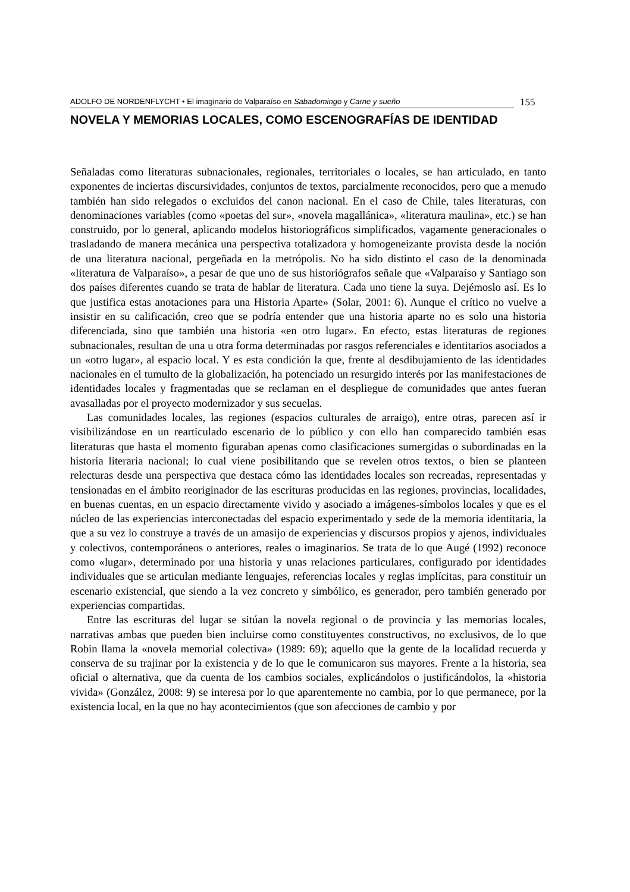ADOLFO DE NORDENFLYCHT • El imaginario de Valparaíso en Sabadomingo y Carne y sueño
155
NOVELA Y MEMORIAS LOCALES, COMO ESCENOGRAFÍAS DE IDENTIDAD
Señaladas como literaturas subnacionales, regionales, territoriales o locales, se han articulado, en tanto exponentes de inciertas discursividades, conjuntos de textos, parcialmente reconocidos, pero que a menudo también han sido relegados o excluidos del canon nacional. En el caso de Chile, tales literaturas, con denominaciones variables (como «poetas del sur», «novela magallánica», «literatura maulina», etc.) se han construido, por lo general, aplicando modelos historiográficos simplificados, vagamente generacionales o trasladando de manera mecánica una perspectiva totalizadora y homogeneizante provista desde la noción de una literatura nacional, pergeñada en la metrópolis. No ha sido distinto el caso de la denominada «literatura de Valparaíso», a pesar de que uno de sus historiógrafos señale que «Valparaíso y Santiago son dos países diferentes cuando se trata de hablar de literatura. Cada uno tiene la suya. Dejémoslo así. Es lo que justifica estas anotaciones para una Historia Aparte» (Solar, 2001: 6). Aunque el crítico no vuelve a insistir en su calificación, creo que se podría entender que una historia aparte no es solo una historia diferenciada, sino que también una historia «en otro lugar». En efecto, estas literaturas de regiones subnacionales, resultan de una u otra forma determinadas por rasgos referenciales e identitarios asociados a un «otro lugar», al espacio local. Y es esta condición la que, frente al desdibujamiento de las identidades nacionales en el tumulto de la globalización, ha potenciado un resurgido interés por las manifestaciones de identidades locales y fragmentadas que se reclaman en el despliegue de comunidades que antes fueran avasalladas por el proyecto modernizador y sus secuelas.
Las comunidades locales, las regiones (espacios culturales de arraigo), entre otras, parecen así ir visibilizándose en un rearticulado escenario de lo público y con ello han comparecido también esas literaturas que hasta el momento figuraban apenas como clasificaciones sumergidas o subordinadas en la historia literaria nacional; lo cual viene posibilitando que se revelen otros textos, o bien se planteen relecturas desde una perspectiva que destaca cómo las identidades locales son recreadas, representadas y tensionadas en el ámbito reoriginador de las escrituras producidas en las regiones, provincias, localidades, en buenas cuentas, en un espacio directamente vivido y asociado a imágenes-símbolos locales y que es el núcleo de las experiencias interconectadas del espacio experimentado y sede de la memoria identitaria, la que a su vez lo construye a través de un amasijo de experiencias y discursos propios y ajenos, individuales y colectivos, contemporáneos o anteriores, reales o imaginarios. Se trata de lo que Augé (1992) reconoce como «lugar», determinado por una historia y unas relaciones particulares, configurado por identidades individuales que se articulan mediante lenguajes, referencias locales y reglas implícitas, para constituir un escenario existencial, que siendo a la vez concreto y simbólico, es generador, pero también generado por experiencias compartidas.
Entre las escrituras del lugar se sitúan la novela regional o de provincia y las memorias locales, narrativas ambas que pueden bien incluirse como constituyentes constructivos, no exclusivos, de lo que Robin llama la «novela memorial colectiva» (1989: 69); aquello que la gente de la localidad recuerda y conserva de su trajinar por la existencia y de lo que le comunicaron sus mayores. Frente a la historia, sea oficial o alternativa, que da cuenta de los cambios sociales, explicándolos o justificándolos, la «historia vivida» (González, 2008: 9) se interesa por lo que aparentemente no cambia, por lo que permanece, por la existencia local, en la que no hay acontecimientos (que son afecciones de cambio y por